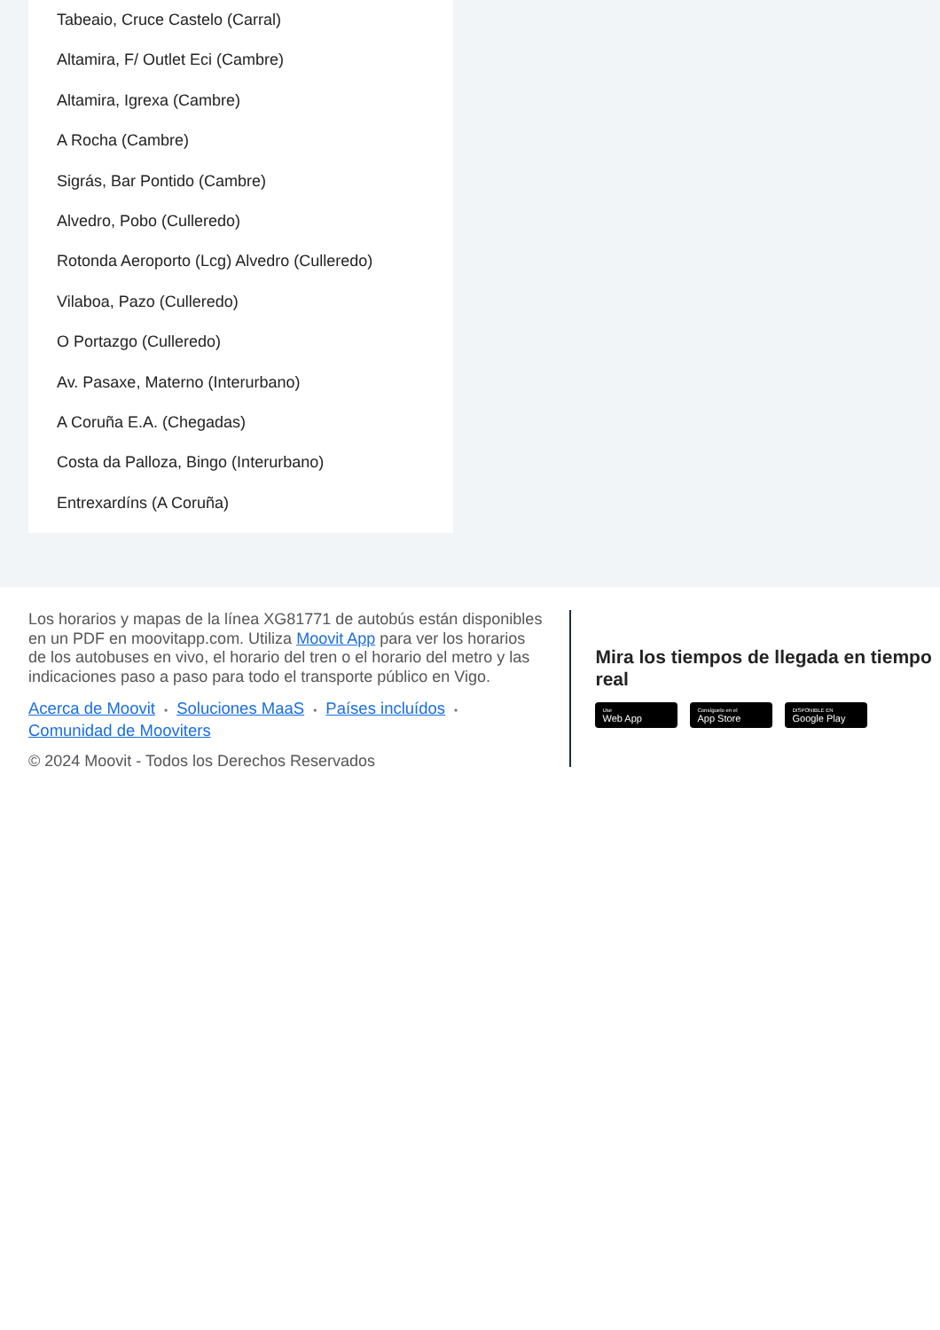Tabeaio, Cruce Castelo (Carral)
Altamira, F/ Outlet Eci (Cambre)
Altamira, Igrexa (Cambre)
A Rocha (Cambre)
Sigrás, Bar Pontido (Cambre)
Alvedro, Pobo (Culleredo)
Rotonda Aeroporto (Lcg) Alvedro (Culleredo)
Vilaboa, Pazo (Culleredo)
O Portazgo (Culleredo)
Av. Pasaxe, Materno (Interurbano)
A Coruña E.A. (Chegadas)
Costa da Palloza, Bingo (Interurbano)
Entrexardíns (A Coruña)
Los horarios y mapas de la línea XG81771 de autobús están disponibles en un PDF en moovitapp.com. Utiliza Moovit App para ver los horarios de los autobuses en vivo, el horario del tren o el horario del metro y las indicaciones paso a paso para todo el transporte público en Vigo.
Acerca de Moovit • Soluciones MaaS • Países incluídos •
Comunidad de Mooviters
© 2024 Moovit - Todos los Derechos Reservados
Mira los tiempos de llegada en tiempo real
Use
Web App
Consíguelo en el
App Store
DISPONIBLE EN
Google Play